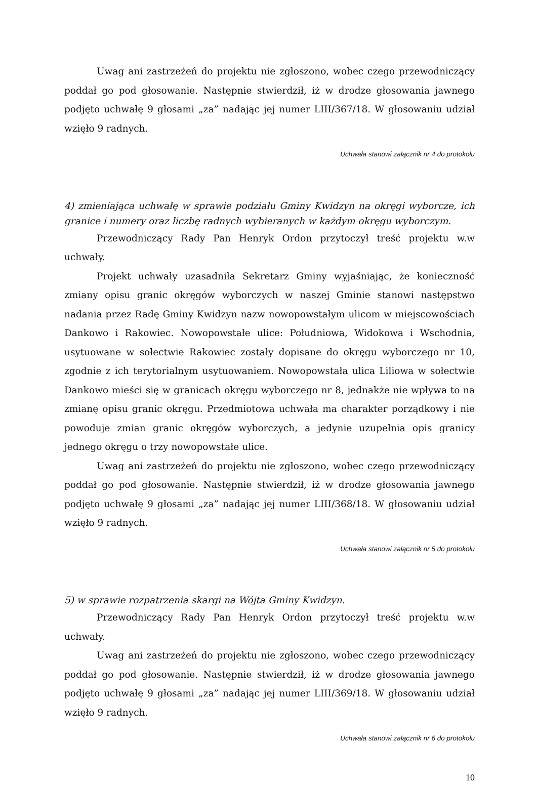Uwag ani zastrzeżeń do projektu nie zgłoszono, wobec czego przewodniczący poddał go pod głosowanie. Następnie stwierdził, iż w drodze głosowania jawnego podjęto uchwałę 9 głosami „za” nadając jej numer LIII/367/18. W głosowaniu udział wzięło 9 radnych.
Uchwała stanowi załącznik nr 4 do protokołu
4) zmieniająca uchwałę w sprawie podziału Gminy Kwidzyn na okręgi wyborcze, ich granice i numery oraz liczbę radnych wybieranych w każdym okręgu wyborczym.
Przewodniczący Rady Pan Henryk Ordon przytoczył treść projektu w.w uchwały.
Projekt uchwały uzasadniła Sekretarz Gminy wyjaśniając, że konieczność zmiany opisu granic okręgów wyborczych w naszej Gminie stanowi następstwo nadania przez Radę Gminy Kwidzyn nazw nowopowstałym ulicom w miejscowościach Dankowo i Rakowiec. Nowopowstałe ulice: Południowa, Widokowa i Wschodnia, usytuowane w sołectwie Rakowiec zostały dopisane do okręgu wyborczego nr 10, zgodnie z ich terytorialnym usytuowaniem. Nowopowstała ulica Liliowa w sołectwie Dankowo mieści się w granicach okręgu wyborczego nr 8, jednakże nie wpływa to na zmianę opisu granic okręgu. Przedmiotowa uchwała ma charakter porządkowy i nie powoduje zmian granic okręgów wyborczych, a jedynie uzupełnia opis granicy jednego okręgu o trzy nowopowstałe ulice.
Uwag ani zastrzeżeń do projektu nie zgłoszono, wobec czego przewodniczący poddał go pod głosowanie. Następnie stwierdził, iż w drodze głosowania jawnego podjęto uchwałę 9 głosami „za” nadając jej numer LIII/368/18. W głosowaniu udział wzięło 9 radnych.
Uchwała stanowi załącznik nr 5 do protokołu
5) w sprawie rozpatrzenia skargi na Wójta Gminy Kwidzyn.
Przewodniczący Rady Pan Henryk Ordon przytoczył treść projektu w.w uchwały.
Uwag ani zastrzeżeń do projektu nie zgłoszono, wobec czego przewodniczący poddał go pod głosowanie. Następnie stwierdził, iż w drodze głosowania jawnego podjęto uchwałę 9 głosami „za” nadając jej numer LIII/369/18. W głosowaniu udział wzięło 9 radnych.
Uchwała stanowi załącznik nr 6 do protokołu
10